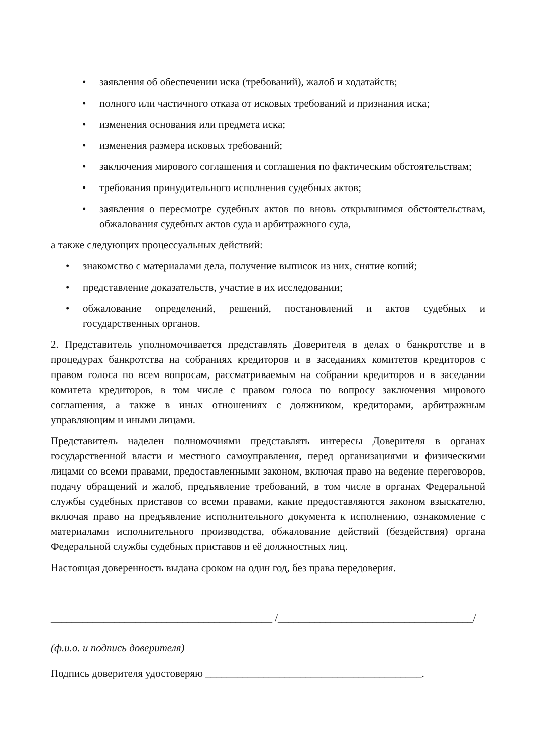• заявления об обеспечении иска (требований), жалоб и ходатайств;
• полного или частичного отказа от исковых требований и признания иска;
• изменения основания или предмета иска;
• изменения размера исковых требований;
• заключения мирового соглашения и соглашения по фактическим обстоятельствам;
• требования принудительного исполнения судебных актов;
• заявления о пересмотре судебных актов по вновь открывшимся обстоятельствам, обжалования судебных актов суда и арбитражного суда,
а также следующих процессуальных действий:
• знакомство с материалами дела, получение выписок из них, снятие копий;
• представление доказательств, участие в их исследовании;
• обжалование определений, решений, постановлений и актов судебных и государственных органов.
2. Представитель уполномочивается представлять Доверителя в делах о банкротстве и в процедурах банкротства на собраниях кредиторов и в заседаниях комитетов кредиторов с правом голоса по всем вопросам, рассматриваемым на собрании кредиторов и в заседании комитета кредиторов, в том числе с правом голоса по вопросу заключения мирового соглашения, а также в иных отношениях с должником, кредиторами, арбитражным управляющим и иными лицами.
Представитель наделен полномочиями представлять интересы Доверителя в органах государственной власти и местного самоуправления, перед организациями и физическими лицами со всеми правами, предоставленными законом, включая право на ведение переговоров, подачу обращений и жалоб, предъявление требований, в том числе в органах Федеральной службы судебных приставов со всеми правами, какие предоставляются законом взыскателю, включая право на предъявление исполнительного документа к исполнению, ознакомление с материалами исполнительного производства, обжалование действий (бездействия) органа Федеральной службы судебных приставов и её должностных лиц.
Настоящая доверенность выдана сроком на один год, без права передоверия.
__________________________________________ /_____________________________________/
(ф.и.о. и подпись доверителя)
Подпись доверителя удостоверяю _________________________________________.